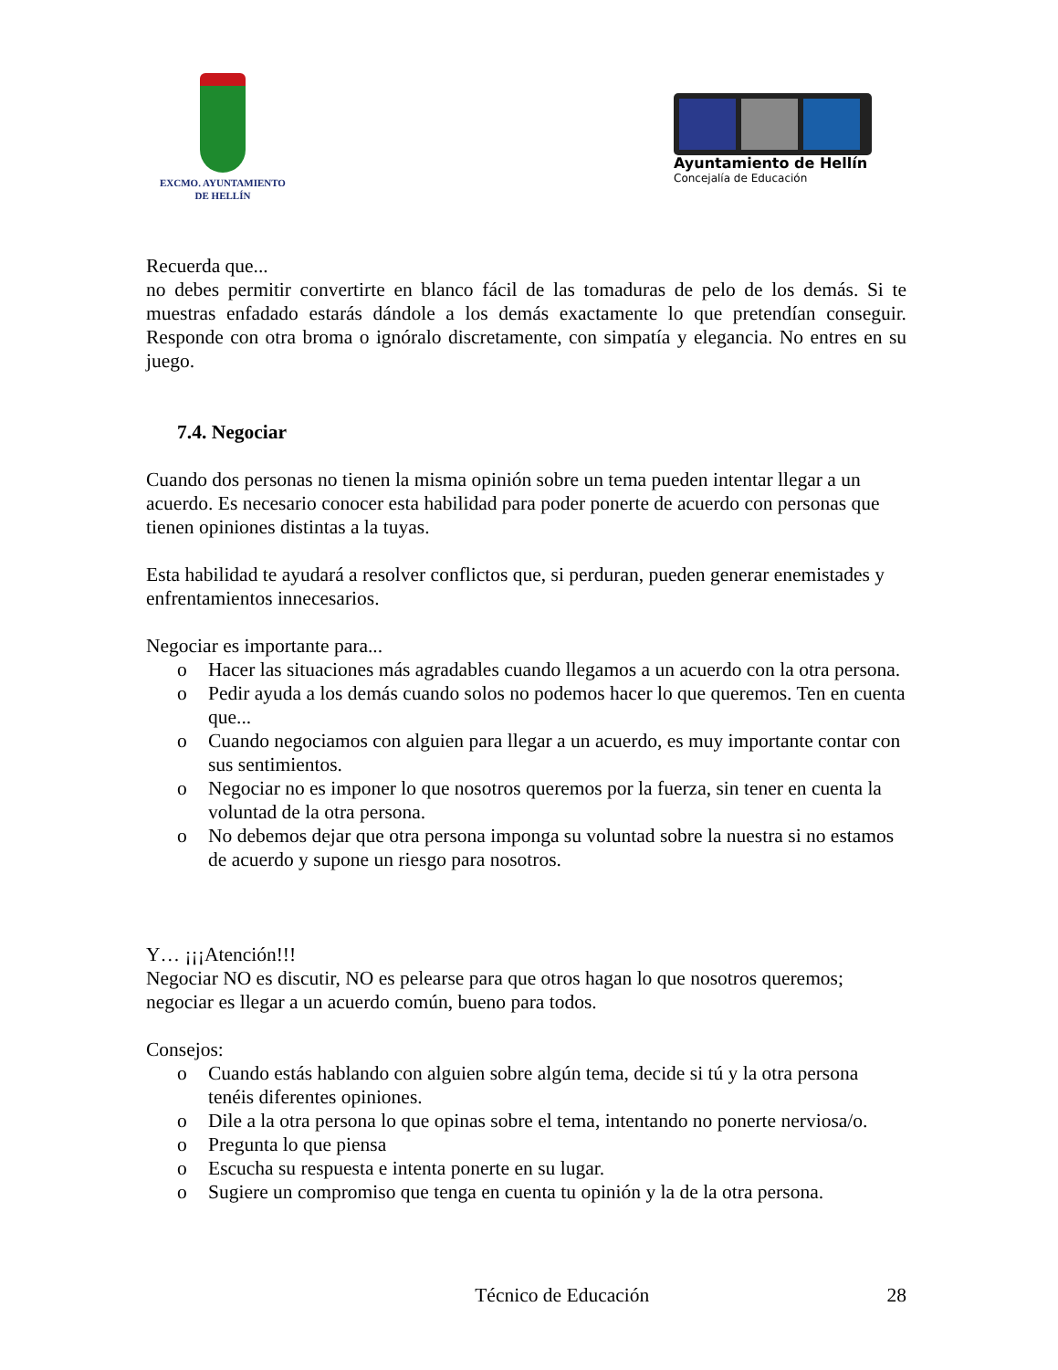EXCMO. AYUNTAMIENTO
DE HELLÍN
Ayuntamiento de Hellín
Concejalía de Educación
Recuerda que...
no debes permitir convertirte en blanco fácil de las tomaduras de pelo de los demás. Si te muestras enfadado estarás dándole a los demás exactamente lo que pretendían conseguir. Responde con otra broma o ignóralo discretamente, con simpatía y elegancia. No entres en su juego.
7.4. Negociar
Cuando dos personas no tienen la misma opinión sobre un tema pueden intentar llegar a un acuerdo. Es necesario conocer esta habilidad para poder ponerte de acuerdo con personas que tienen opiniones distintas a la tuyas.
Esta habilidad te ayudará a resolver conflictos que, si perduran, pueden generar enemistades y enfrentamientos innecesarios.
Negociar es importante para...
o Hacer las situaciones más agradables cuando llegamos a un acuerdo con la otra persona.
o Pedir ayuda a los demás cuando solos no podemos hacer lo que queremos. Ten en cuenta que...
o Cuando negociamos con alguien para llegar a un acuerdo, es muy importante contar con sus sentimientos.
o Negociar no es imponer lo que nosotros queremos por la fuerza, sin tener en cuenta la voluntad de la otra persona.
o No debemos dejar que otra persona imponga su voluntad sobre la nuestra si no estamos de acuerdo y supone un riesgo para nosotros.
Y… ¡¡¡Atención!!!
Negociar NO es discutir, NO es pelearse para que otros hagan lo que nosotros queremos; negociar es llegar a un acuerdo común, bueno para todos.
Consejos:
o Cuando estás hablando con alguien sobre algún tema, decide si tú y la otra persona tenéis diferentes opiniones.
o Dile a la otra persona lo que opinas sobre el tema, intentando no ponerte nerviosa/o.
o Pregunta lo que piensa
o Escucha su respuesta e intenta ponerte en su lugar.
o Sugiere un compromiso que tenga en cuenta tu opinión y la de la otra persona.
Técnico de Educación 28